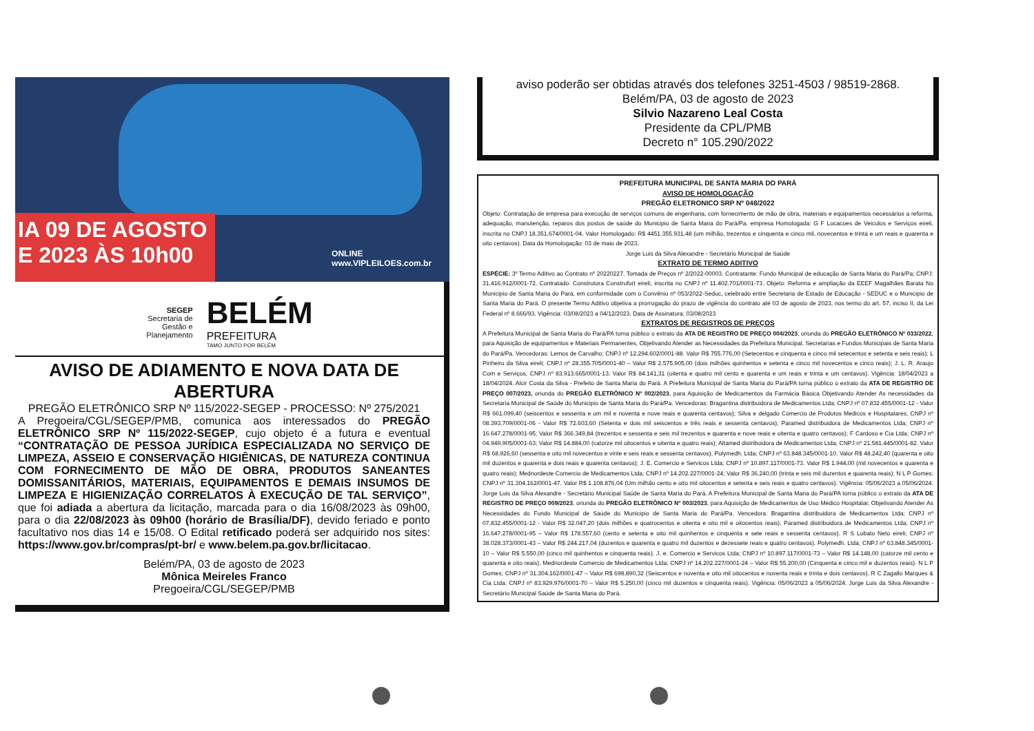IA 09 DE AGOSTO
E 2023 ÀS 10h00
ONLINE
www.VIPLEILOES.com.br
SEGEP
Secretaria de
Gestão e
Planejamento
BELÉM
PREFEITURA
TAMO JUNTO POR BELÉM
AVISO DE ADIAMENTO E NOVA DATA DE ABERTURA
PREGÃO ELETRÔNICO SRP Nº 115/2022-SEGEP - PROCESSO: Nº 275/2021
A Pregoeira/CGL/SEGEP/PMB, comunica aos interessados do PREGÃO ELETRÔNICO SRP Nº 115/2022-SEGEP, cujo objeto é a futura e eventual “CONTRATAÇÃO DE PESSOA JURÍDICA ESPECIALIZADA NO SERVIÇO DE LIMPEZA, ASSEIO E CONSERVAÇÃO HIGIÊNICAS, DE NATUREZA CONTINUA COM FORNECIMENTO DE MÃO DE OBRA, PRODUTOS SANEANTES DOMISSANITÁRIOS, MATERIAIS, EQUIPAMENTOS E DEMAIS INSUMOS DE LIMPEZA E HIGIENIZAÇÃO CORRELATOS À EXECUÇÃO DE TAL SERVIÇO”, que foi adiada a abertura da licitação, marcada para o dia 16/08/2023 às 09h00, para o dia 22/08/2023 às 09h00 (horário de Brasília/DF), devido feriado e ponto facultativo nos dias 14 e 15/08. O Edital retificado poderá ser adquirido nos sites: https://www.gov.br/compras/pt-br/ e www.belem.pa.gov.br/licitacao.
Belém/PA, 03 de agosto de 2023
Mônica Meireles Franco
Pregoeira/CGL/SEGEP/PMB
aviso poderão ser obtidas através dos telefones 3251-4503 / 98519-2868.
Belém/PA, 03 de agosto de 2023
Silvio Nazareno Leal Costa
Presidente da CPL/PMB
Decreto n° 105.290/2022
PREFEITURA MUNICIPAL DE SANTA MARIA DO PARÁ
AVISO DE HOMOLOGAÇÃO
PREGÃO ELETRONICO SRP Nº 048/2022
Objeto: Contratação de empresa para execução de serviços comuns de engenharia, com fornecimento de mão de obra, materiais e equipamentos necessários a reforma, adequação, manutenção, reparos dos postos de saúde do Municipio de Santa Maria do Pará/Pa. empresa Homologada: G F Locacoes de Veiculos e Serviços eireli, inscrita no CNPJ 18.351.674/0001-04. Valor Homologado: R$ 4451.355.931,48 (um milhão, trezentos e cinquenta e cinco mil, novecentos e trinta e um reais e quarenta e oito centavos). Data da Homologação: 03 de maio de 2023.
Jorge Luis da Silva Alexandre - Secretário Municipal de Saúde
EXTRATO DE TERMO ADITIVO
ESPÉCIE: 3º Termo Aditivo ao Contrato nº 20220227. Tomada de Preços nº 2/2022-00003. Contratante: Fundo Municipal de educação de Santa Maria do Pará/Pa; CNPJ: 31.416.912/0001-72. Contratado: Construtora Construfort eireli, inscrita no CNPJ nº 11.402.701/0001-73. Objeto: Reforma e ampliação da EEEF Magalhães Barata No Municipio de Santa Maria do Pará, em conformidade com o Convênio nº 053/2022-Seduc, celebrado entre Secretaria de Estado de Educação - SEDUC e o Municipio de Santa Maria do Pará. O presente Termo Aditivo objetiva a prorrogação do prazo de vigência do contrato até 03 de agosto de 2023, nos termo do art. 57, inciso II, da Lei Federal nº 8.666/93. Vigência: 03/08/2023 a 04/12/2023. Data de Assinatura: 03/08/2023
EXTRATOS DE REGISTROS DE PREÇOS
A Prefeitura Municipal de Santa Maria do Pará/PA torna público o extrato da ATA DE REGISTRO DE PREÇO 004/2023, oriunda do PREGÃO ELETRÔNICO Nº 033/2022, para Aquisição de equipamentos e Materiais Permanentes, Objetivando Atender as Necessidades da Prefeitura Municipal, Secretarias e Fundos Municipais de Santa Maria do Pará/Pa. Vencedoras: Lemos de Carvalho; CNPJ nº 12.294.602/0001-88. Valor R$ 755.776,00 (Setecentos e cinquenta e cinco mil setecentos e setenta e seis reais); L Pinheiro da Silva eireli; CNPJ nº 28.355.705/0001-40 – Valor R$ 2.575.905,00 (dois milhões quinhentos e setenta e cinco mil novecentos e cinco reais); J. L. R. Araujo Com e Serviços; CNPJ nº 83.913.665/0001-13. Valor R$ 84.141,31 (oitenta e quatro mil cento e quarenta e um reais e trinta e um centavos). Vigência: 18/04/2023 a 18/04/2024. Alcir Costa da Silva - Prefeito de Santa Maria do Pará. A Prefeitura Municipal de Santa Maria do Pará/PA torna público o extrato da ATA DE REGISTRO DE PREÇO 007/2023, oriunda do PREGÃO ELETRÔNICO Nº 002/2023, para Aquisição de Medicamentos da Farmácia Básica Objetivando Atender As necessidades da Secretaria Municipal de Saúde do Municipio de Santa Maria do Pará/Pa. Vencedoras: Bragantina distribuidora de Medicamentos Ltda; CNPJ nº 07.832.455/0001-12 - Valor R$ 661.099,40 (seiscentos e sessenta e um mil e noventa e nove reais e quarenta centavos); Silva e delgado Comercio de Produtos Medicos e Hospitalares; CNPJ nº 08.393.709/0001-06 - Valor R$ 72.603,60 (Setenta e dois mil seiscentos e três reais e sessenta centavos); Paramed distribuidora de Medicamentos Ltda; CNPJ nº 16.647.278/0001-95; Valor R$ 366.349,84 (trezentos e sessenta e seis mil trezentos e quarenta e nove reais e oitenta e quatro centavos); F Cardoso e Cia Ltda; CNPJ nº 04.949.905/0001-63; Valor R$ 14.884,00 (catorze mil oitocentos e oitenta e quatro reais); Altamed distribuidora de Medicamentos Ltda; CNPJ nº 21.581.445/0001-82. Valor R$ 68.926,60 (sessenta e oito mil novecentos e vinte e seis reais e sessenta centavos); Polymedh. Ltda; CNPJ nº 63.848.345/0001-10. Valor R$ 48.242,40 (quarenta e oito mil duzentos e quarenta e dois reais e quarenta centavos); J. E. Comercio e Servicos Ltda; CNPJ nº 10.897.117/0001-73. Valor R$ 1.944,00 (mil novecentos e quarenta e quatro reais); Mednordeste Comercio de Medicamentos Ltda; CNPJ nº 14.202.227/0001-24; Valor R$ 36.240,00 (trinta e seis mil duzentos e quarenta reais); N L P Gomes; CNPJ nº 31.304.162/0001-47. Valor R$ 1.108.876,04 (Um milhão cento e oito mil oitocentos e setenta e seis reais e quatro centavos). Vigência: 05/06/2023 a 05/06/2024. Jorge Luis da Silva Alexandre - Secretário Municipal Saúde de Santa Maria do Pará. A Prefeitura Municipal de Santa Maria do Pará/PA torna público o extrato da ATA DE REGISTRO DE PREÇO 009/2023, oriunda do PREGÃO ELETRÔNICO Nº 003/2023, para Aquisição de Medicamentos de Uso Médico Hospitalar, Objetivando Atender As Necessidades do Fundo Municipal de Saúde do Municipio de Santa Maria do Pará/Pa. Vencedora: Bragantina distribuidora de Medicamentos Ltda; CNPJ nº 07.832.455/0001-12 - Valor R$ 32.047,20 (dois milhões e quatrocentos e oitenta e oito mil e oitocentos reais). Paramed distribuidora de Medicamentos Ltda; CNPJ nº 16.647.278/0001-95 – Valor R$ 178.557,60 (cento e setenta e oito mil quinhentos e cinquenta e sete reais e sessenta centavos). R S Lobato Neto eireli; CNPJ nº 38.028.373/0001-43 – Valor R$ 244.217,04 (duzentos e quarenta e quatro mil duzentos e dezessete reais e quatro centavos). Polymedh. Ltda; CNPJ nº 63.848.345/0001-10 – Valor R$ 5.550,00 (cinco mil quinhentos e cinquenta reais). J. e. Comercio e Servicos Ltda; CNPJ nº 10.897.117/0001-73 – Valor R$ 14.148,00 (catorze mil cento e quarenta e oito reais). Mednordeste Comercio de Medicamentos Ltda; CNPJ nº 14.202.227/0001-24 – Valor R$ 55.200,00 (Cinquenta e cinco mil e duzentos reais). N L P Gomes; CNPJ nº 31.304.162/0001-47 – Valor R$ 698.890,32 (Seiscentos e noventa e oito mil oitocentos e noventa reais e trinta e dois centavos). R C Zagallo Marques & Cia Ltda; CNPJ nº 83.929.976/0001-70 – Valor R$ 5.250,00 (cinco mil duzentos e cinquenta reais). Vigência: 05/06/2023 a 05/06/2024. Jorge Luis da Silva Alexandre - Secretário Municipal Saúde de Santa Maria do Pará.